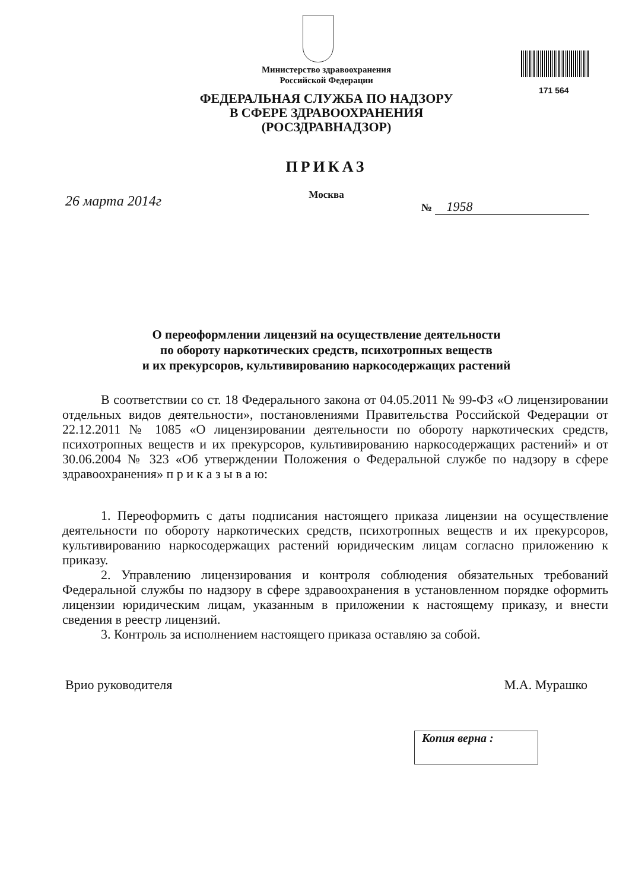171 564
Министерство здравоохранения
Российской Федерации
ФЕДЕРАЛЬНАЯ СЛУЖБА ПО НАДЗОРУ
В СФЕРЕ ЗДРАВООХРАНЕНИЯ
(РОСЗДРАВНАДЗОР)
ПРИКАЗ
Москва
26 марта 2014г № 1958
О переоформлении лицензий на осуществление деятельности
по обороту наркотических средств, психотропных веществ
и их прекурсоров, культивированию наркосодержащих растений
В соответствии со ст. 18 Федерального закона от 04.05.2011 № 99-ФЗ «О лицензировании отдельных видов деятельности», постановлениями Правительства Российской Федерации от 22.12.2011 № 1085 «О лицензировании деятельности по обороту наркотических средств, психотропных веществ и их прекурсоров, культивированию наркосодержащих растений» и от 30.06.2004 № 323 «Об утверждении Положения о Федеральной службе по надзору в сфере здравоохранения» п р и к а з ы в а ю:
1. Переоформить с даты подписания настоящего приказа лицензии на осуществление деятельности по обороту наркотических средств, психотропных веществ и их прекурсоров, культивированию наркосодержащих растений юридическим лицам согласно приложению к приказу.
2. Управлению лицензирования и контроля соблюдения обязательных требований Федеральной службы по надзору в сфере здравоохранения в установленном порядке оформить лицензии юридическим лицам, указанным в приложении к настоящему приказу, и внести сведения в реестр лицензий.
3. Контроль за исполнением настоящего приказа оставляю за собой.
Врио руководителя М.А. Мурашко
Копия верна :